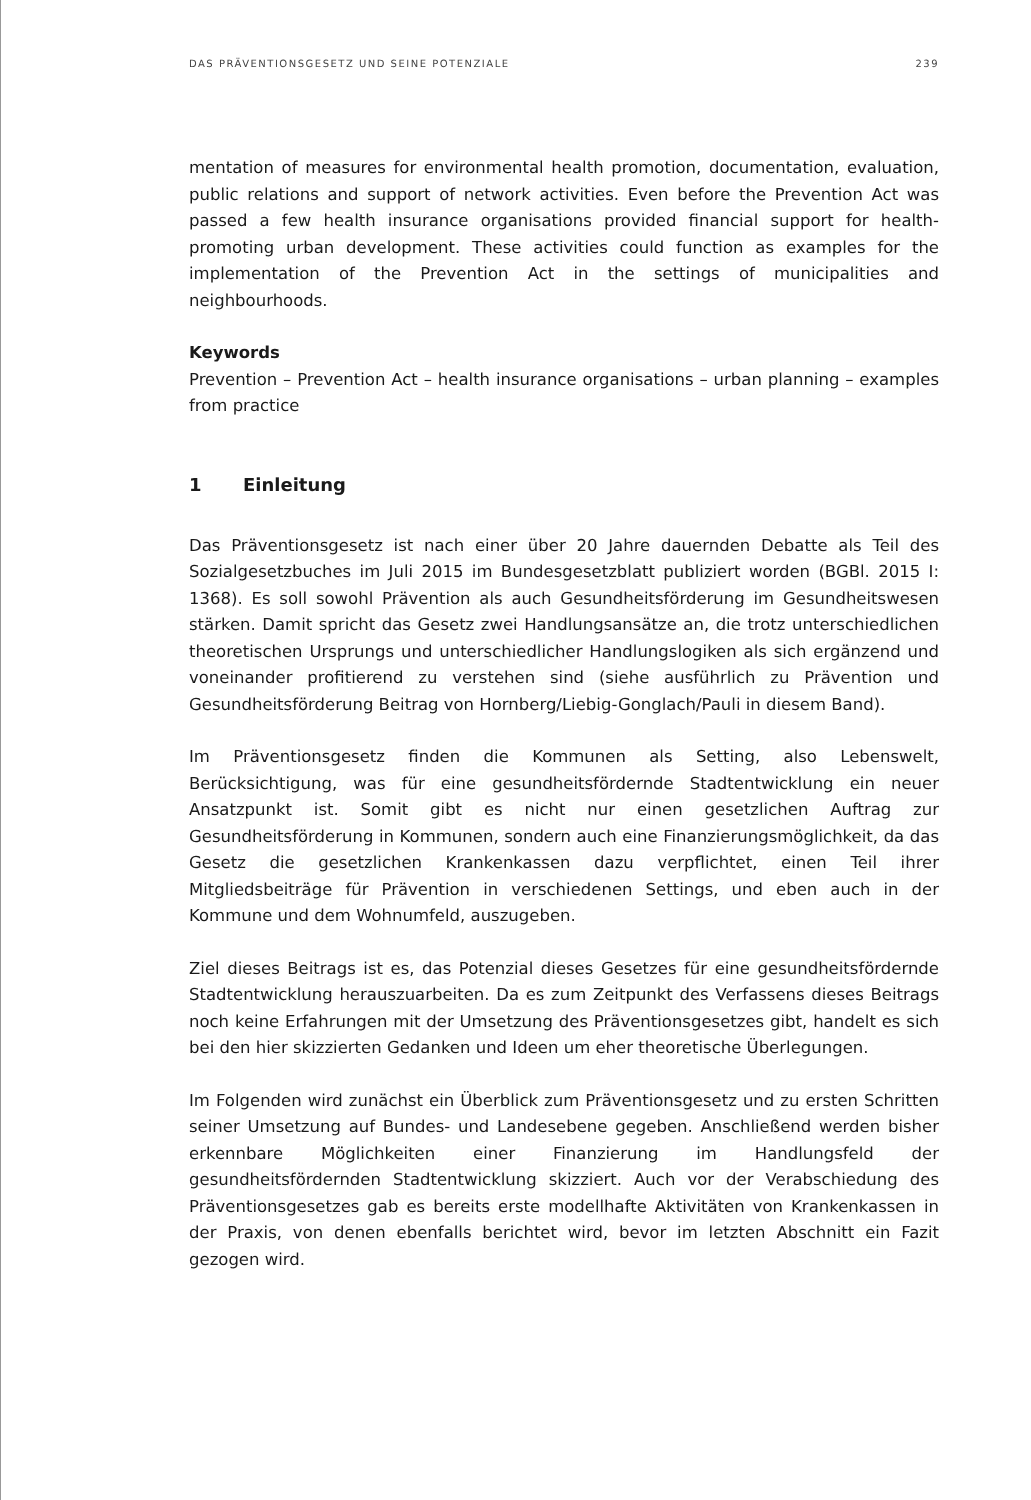DAS PRÄVENTIONSGESETZ UND SEINE POTENZIALE 239
mentation of measures for environmental health promotion, documentation, evaluation, public relations and support of network activities. Even before the Prevention Act was passed a few health insurance organisations provided financial support for health-promoting urban development. These activities could function as examples for the implementation of the Prevention Act in the settings of municipalities and neighbourhoods.
Keywords
Prevention – Prevention Act – health insurance organisations – urban planning – examples from practice
1 Einleitung
Das Präventionsgesetz ist nach einer über 20 Jahre dauernden Debatte als Teil des Sozialgesetzbuches im Juli 2015 im Bundesgesetzblatt publiziert worden (BGBl. 2015 I: 1368). Es soll sowohl Prävention als auch Gesundheitsförderung im Gesundheitswesen stärken. Damit spricht das Gesetz zwei Handlungsansätze an, die trotz unterschiedlichen theoretischen Ursprungs und unterschiedlicher Handlungslogiken als sich ergänzend und voneinander profitierend zu verstehen sind (siehe ausführlich zu Prävention und Gesundheitsförderung Beitrag von Hornberg/Liebig-Gonglach/Pauli in diesem Band).
Im Präventionsgesetz finden die Kommunen als Setting, also Lebenswelt, Berücksichtigung, was für eine gesundheitsfördernde Stadtentwicklung ein neuer Ansatzpunkt ist. Somit gibt es nicht nur einen gesetzlichen Auftrag zur Gesundheitsförderung in Kommunen, sondern auch eine Finanzierungsmöglichkeit, da das Gesetz die gesetzlichen Krankenkassen dazu verpflichtet, einen Teil ihrer Mitgliedsbeiträge für Prävention in verschiedenen Settings, und eben auch in der Kommune und dem Wohnumfeld, auszugeben.
Ziel dieses Beitrags ist es, das Potenzial dieses Gesetzes für eine gesundheitsfördernde Stadtentwicklung herauszuarbeiten. Da es zum Zeitpunkt des Verfassens dieses Beitrags noch keine Erfahrungen mit der Umsetzung des Präventionsgesetzes gibt, handelt es sich bei den hier skizzierten Gedanken und Ideen um eher theoretische Überlegungen.
Im Folgenden wird zunächst ein Überblick zum Präventionsgesetz und zu ersten Schritten seiner Umsetzung auf Bundes- und Landesebene gegeben. Anschließend werden bisher erkennbare Möglichkeiten einer Finanzierung im Handlungsfeld der gesundheitsfördernden Stadtentwicklung skizziert. Auch vor der Verabschiedung des Präventionsgesetzes gab es bereits erste modellhafte Aktivitäten von Krankenkassen in der Praxis, von denen ebenfalls berichtet wird, bevor im letzten Abschnitt ein Fazit gezogen wird.